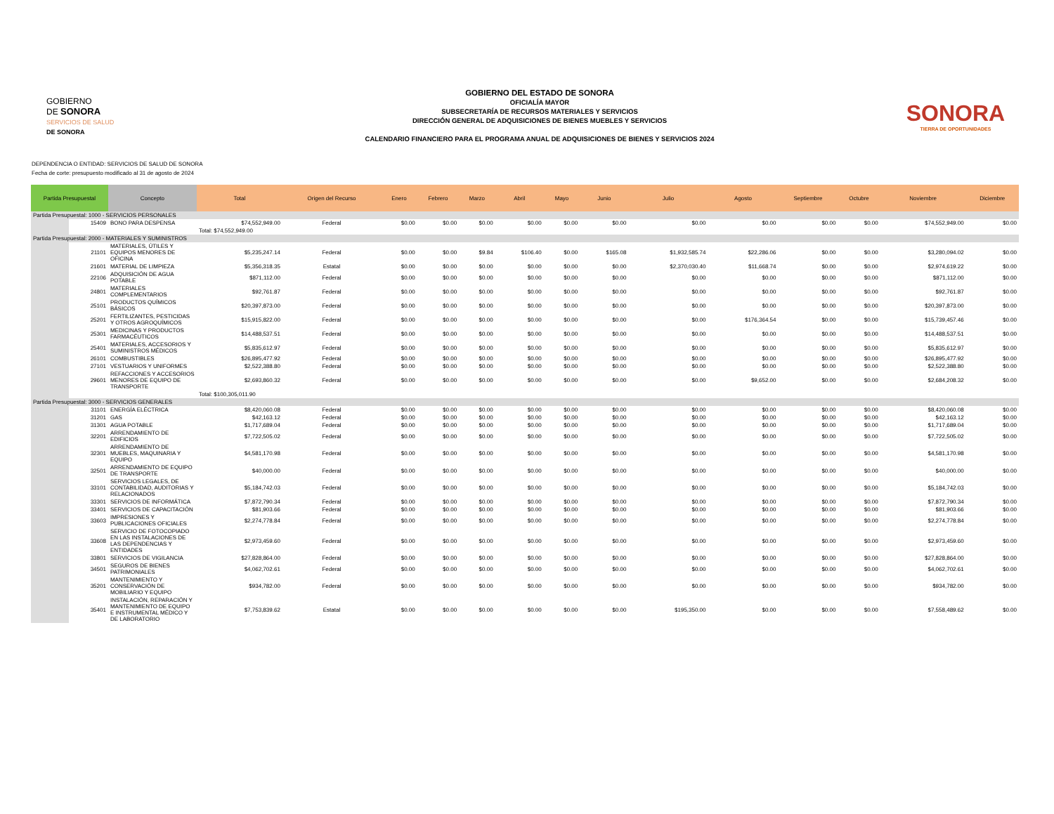GOBIERNO
DE SONORA
SERVICIOS DE SALUD
DE SONORA
GOBIERNO DEL ESTADO DE SONORA
OFICIALÍA MAYOR
SUBSECRETARÍA DE RECURSOS MATERIALES Y SERVICIOS
DIRECCIÓN GENERAL DE ADQUISICIONES DE BIENES MUEBLES Y SERVICIOS
CALENDARIO FINANCIERO PARA EL PROGRAMA ANUAL DE ADQUISICIONES DE BIENES Y SERVICIOS 2024
SONORA
TIERRA DE OPORTUNIDADES
DEPENDENCIA O ENTIDAD: SERVICIOS DE SALUD DE SONORA
Fecha de corte: presupuesto modificado al 31 de agosto de 2024
| Partida Presupuestal | | Concepto | Total | Origen del Recurso | Enero | Febrero | Marzo | Abril | Mayo | Junio | Julio | Agosto | Septiembre | Octubre | Noviembre | Diciembre |
| --- | --- | --- | --- | --- | --- | --- | --- | --- | --- | --- | --- | --- | --- | --- | --- | --- |
| Partida Presupuestal: 1000 - SERVICIOS PERSONALES | | | | | | | | | | | | | | | | |
| | 15409 | BONO PARA DESPENSA | $74,552,949.00 | Federal | $0.00 | $0.00 | $0.00 | $0.00 | $0.00 | $0.00 | $0.00 | $0.00 | $0.00 | $0.00 | $74,552,949.00 | $0.00 |
| | | | Total: $74,552,949.00 | | | | | | | | | | | | | |
| Partida Presupuestal: 2000 - MATERIALES Y SUMINISTROS | | | | | | | | | | | | | | | | |
| | 21101 | MATERIALES, ÚTILES Y EQUIPOS MENORES DE OFICINA | $5,235,247.14 | Federal | $0.00 | $0.00 | $9.84 | $106.40 | $0.00 | $165.08 | $1,932,585.74 | $22,286.06 | $0.00 | $0.00 | $3,280,094.02 | $0.00 |
| | 21601 | MATERIAL DE LIMPIEZA | $5,356,318.35 | Estatal | $0.00 | $0.00 | $0.00 | $0.00 | $0.00 | $0.00 | $2,370,030.40 | $11,668.74 | $0.00 | $0.00 | $2,974,619.22 | $0.00 |
| | 22106 | ADQUISICIÓN DE AGUA POTABLE | $871,112.00 | Federal | $0.00 | $0.00 | $0.00 | $0.00 | $0.00 | $0.00 | $0.00 | $0.00 | $0.00 | $0.00 | $871,112.00 | $0.00 |
| | 24801 | MATERIALES COMPLEMENTARIOS | $92,761.87 | Federal | $0.00 | $0.00 | $0.00 | $0.00 | $0.00 | $0.00 | $0.00 | $0.00 | $0.00 | $0.00 | $92,761.87 | $0.00 |
| | 25101 | PRODUCTOS QUÍMICOS BÁSICOS | $20,397,873.00 | Federal | $0.00 | $0.00 | $0.00 | $0.00 | $0.00 | $0.00 | $0.00 | $0.00 | $0.00 | $0.00 | $20,397,873.00 | $0.00 |
| | 25201 | FERTILIZANTES, PESTICIDAS Y OTROS AGROQUÍMICOS | $15,915,822.00 | Federal | $0.00 | $0.00 | $0.00 | $0.00 | $0.00 | $0.00 | $0.00 | $176,364.54 | $0.00 | $0.00 | $15,739,457.46 | $0.00 |
| | 25301 | MEDICINAS Y PRODUCTOS FARMACÉUTICOS | $14,488,537.51 | Federal | $0.00 | $0.00 | $0.00 | $0.00 | $0.00 | $0.00 | $0.00 | $0.00 | $0.00 | $0.00 | $14,488,537.51 | $0.00 |
| | 25401 | MATERIALES, ACCESORIOS Y SUMINISTROS MÉDICOS | $5,835,612.97 | Federal | $0.00 | $0.00 | $0.00 | $0.00 | $0.00 | $0.00 | $0.00 | $0.00 | $0.00 | $0.00 | $5,835,612.97 | $0.00 |
| | 26101 | COMBUSTIBLES | $26,895,477.92 | Federal | $0.00 | $0.00 | $0.00 | $0.00 | $0.00 | $0.00 | $0.00 | $0.00 | $0.00 | $0.00 | $26,895,477.92 | $0.00 |
| | 27101 | VESTUARIOS Y UNIFORMES | $2,522,388.80 | Federal | $0.00 | $0.00 | $0.00 | $0.00 | $0.00 | $0.00 | $0.00 | $0.00 | $0.00 | $0.00 | $2,522,388.80 | $0.00 |
| | 29601 | REFACCIONES Y ACCESORIOS MENORES DE EQUIPO DE TRANSPORTE | $2,693,860.32 | Federal | $0.00 | $0.00 | $0.00 | $0.00 | $0.00 | $0.00 | $0.00 | $9,652.00 | $0.00 | $0.00 | $2,684,208.32 | $0.00 |
| | | | Total: $100,305,011.90 | | | | | | | | | | | | | |
| Partida Presupuestal: 3000 - SERVICIOS GENERALES | | | | | | | | | | | | | | | | |
| | 31101 | ENERGÍA ELÉCTRICA | $8,420,060.08 | Federal | $0.00 | $0.00 | $0.00 | $0.00 | $0.00 | $0.00 | $0.00 | $0.00 | $0.00 | $0.00 | $8,420,060.08 | $0.00 |
| | 31201 | GAS | $42,163.12 | Federal | $0.00 | $0.00 | $0.00 | $0.00 | $0.00 | $0.00 | $0.00 | $0.00 | $0.00 | $0.00 | $42,163.12 | $0.00 |
| | 31301 | AGUA POTABLE | $1,717,689.04 | Federal | $0.00 | $0.00 | $0.00 | $0.00 | $0.00 | $0.00 | $0.00 | $0.00 | $0.00 | $0.00 | $1,717,689.04 | $0.00 |
| | 32201 | ARRENDAMIENTO DE EDIFICIOS | $7,722,505.02 | Federal | $0.00 | $0.00 | $0.00 | $0.00 | $0.00 | $0.00 | $0.00 | $0.00 | $0.00 | $0.00 | $7,722,505.02 | $0.00 |
| | 32301 | ARRENDAMIENTO DE MUEBLES, MAQUINARIA Y EQUIPO | $4,581,170.98 | Federal | $0.00 | $0.00 | $0.00 | $0.00 | $0.00 | $0.00 | $0.00 | $0.00 | $0.00 | $0.00 | $4,581,170.98 | $0.00 |
| | 32501 | ARRENDAMIENTO DE EQUIPO DE TRANSPORTE | $40,000.00 | Federal | $0.00 | $0.00 | $0.00 | $0.00 | $0.00 | $0.00 | $0.00 | $0.00 | $0.00 | $0.00 | $40,000.00 | $0.00 |
| | 33101 | SERVICIOS LEGALES, DE CONTABILIDAD, AUDITORIAS Y RELACIONADOS | $5,184,742.03 | Federal | $0.00 | $0.00 | $0.00 | $0.00 | $0.00 | $0.00 | $0.00 | $0.00 | $0.00 | $0.00 | $5,184,742.03 | $0.00 |
| | 33301 | SERVICIOS DE INFORMÁTICA | $7,872,790.34 | Federal | $0.00 | $0.00 | $0.00 | $0.00 | $0.00 | $0.00 | $0.00 | $0.00 | $0.00 | $0.00 | $7,872,790.34 | $0.00 |
| | 33401 | SERVICIOS DE CAPACITACIÓN | $81,903.66 | Federal | $0.00 | $0.00 | $0.00 | $0.00 | $0.00 | $0.00 | $0.00 | $0.00 | $0.00 | $0.00 | $81,903.66 | $0.00 |
| | 33603 | IMPRESIONES Y PUBLICACIONES OFICIALES | $2,274,778.84 | Federal | $0.00 | $0.00 | $0.00 | $0.00 | $0.00 | $0.00 | $0.00 | $0.00 | $0.00 | $0.00 | $2,274,778.84 | $0.00 |
| | 33608 | SERVICIO DE FOTOCOPIADO EN LAS INSTALACIONES DE LAS DEPENDENCIAS Y ENTIDADES | $2,973,459.60 | Federal | $0.00 | $0.00 | $0.00 | $0.00 | $0.00 | $0.00 | $0.00 | $0.00 | $0.00 | $0.00 | $2,973,459.60 | $0.00 |
| | 33801 | SERVICIOS DE VIGILANCIA | $27,828,864.00 | Federal | $0.00 | $0.00 | $0.00 | $0.00 | $0.00 | $0.00 | $0.00 | $0.00 | $0.00 | $0.00 | $27,828,864.00 | $0.00 |
| | 34501 | SEGUROS DE BIENES PATRIMONIALES | $4,062,702.61 | Federal | $0.00 | $0.00 | $0.00 | $0.00 | $0.00 | $0.00 | $0.00 | $0.00 | $0.00 | $0.00 | $4,062,702.61 | $0.00 |
| | 35201 | MANTENIMIENTO Y CONSERVACIÓN DE MOBILIARIO Y EQUIPO | $934,782.00 | Federal | $0.00 | $0.00 | $0.00 | $0.00 | $0.00 | $0.00 | $0.00 | $0.00 | $0.00 | $0.00 | $934,782.00 | $0.00 |
| | 35401 | INSTALACIÓN, REPARACIÓN Y MANTENIMIENTO DE EQUIPO E INSTRUMENTAL MÉDICO Y DE LABORATORIO | $7,753,839.62 | Estatal | $0.00 | $0.00 | $0.00 | $0.00 | $0.00 | $0.00 | $195,350.00 | $0.00 | $0.00 | $0.00 | $7,558,489.62 | $0.00 |